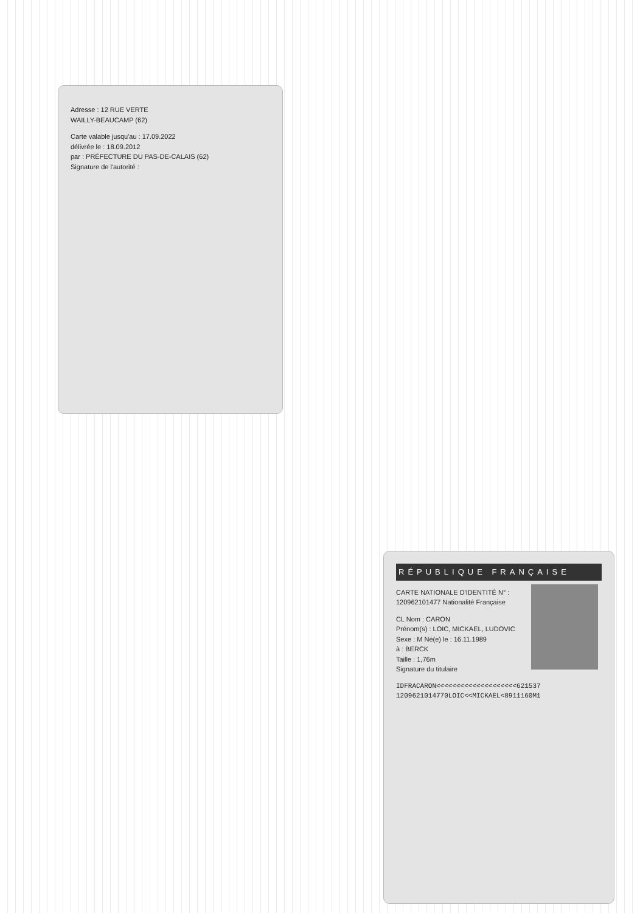Adresse : 12 RUE VERTE
WAILLY-BEAUCAMP (62)
Carte valable jusqu'au : 17.09.2022
délivrée le : 18.09.2012
par : PRÉFECTURE DU PAS-DE-CALAIS (62)
Signature de l'autorité :
RÉPUBLIQUE FRANÇAISE
CARTE NATIONALE D'IDENTITÉ N° : 120962101477 Nationalité Française
CL Nom : CARON
Prénom(s) : LOIC, MICKAEL, LUDOVIC
Sexe : M Né(e) le : 16.11.1989
à : BERCK
Taille : 1,76m
Signature du titulaire
IDFRACARON<<<<<<<<<<<<<<<<<<<<621537
1209621014770LOIC<<MICKAEL<8911160M1